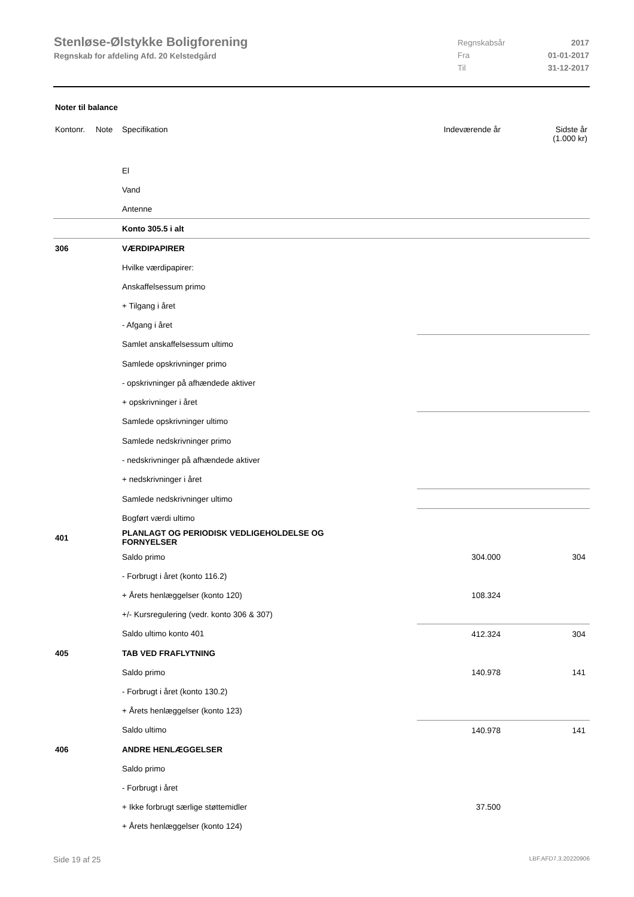Stenløse-Ølstykke Boligforening
Regnskab for afdeling Afd. 20 Kelstedgård
Regnskabsår 2017
Fra 01-01-2017
Til 31-12-2017
Noter til balance
| Kontonr. | Note | Specifikation | Indeværende år | Sidste år (1.000 kr) |
| --- | --- | --- | --- | --- |
| | | El | | |
| | | Vand | | |
| | | Antenne | | |
| | | Konto 305.5 i alt | | |
| 306 | | VÆRDIPAPIRER | | |
| | | Hvilke værdipapirer: | | |
| | | Anskaffelsessum primo | | |
| | | + Tilgang i året | | |
| | | - Afgang i året | | |
| | | Samlet anskaffelsessum ultimo | | |
| | | Samlede opskrivninger primo | | |
| | | - opskrivninger på afhændede aktiver | | |
| | | + opskrivninger i året | | |
| | | Samlede opskrivninger ultimo | | |
| | | Samlede nedskrivninger primo | | |
| | | - nedskrivninger på afhændede aktiver | | |
| | | + nedskrivninger i året | | |
| | | Samlede nedskrivninger ultimo | | |
| | | Bogført værdi ultimo | | |
| 401 | | PLANLAGT OG PERIODISK VEDLIGEHOLDELSE OG FORNYELSER | | |
| | | Saldo primo | 304.000 | 304 |
| | | - Forbrugt i året (konto 116.2) | | |
| | | + Årets henlæggelser (konto 120) | 108.324 | |
| | | +/- Kursregulering (vedr. konto 306 & 307) | | |
| | | Saldo ultimo konto 401 | 412.324 | 304 |
| 405 | | TAB VED FRAFLYTNING | | |
| | | Saldo primo | 140.978 | 141 |
| | | - Forbrugt i året (konto 130.2) | | |
| | | + Årets henlæggelser (konto 123) | | |
| | | Saldo ultimo | 140.978 | 141 |
| 406 | | ANDRE HENLÆGGELSER | | |
| | | Saldo primo | | |
| | | - Forbrugt i året | | |
| | | + Ikke forbrugt særlige støttemidler | 37.500 | |
| | | + Årets henlæggelser (konto 124) | | |
Side 19 af 25 LBF.AFD7.3.20220906